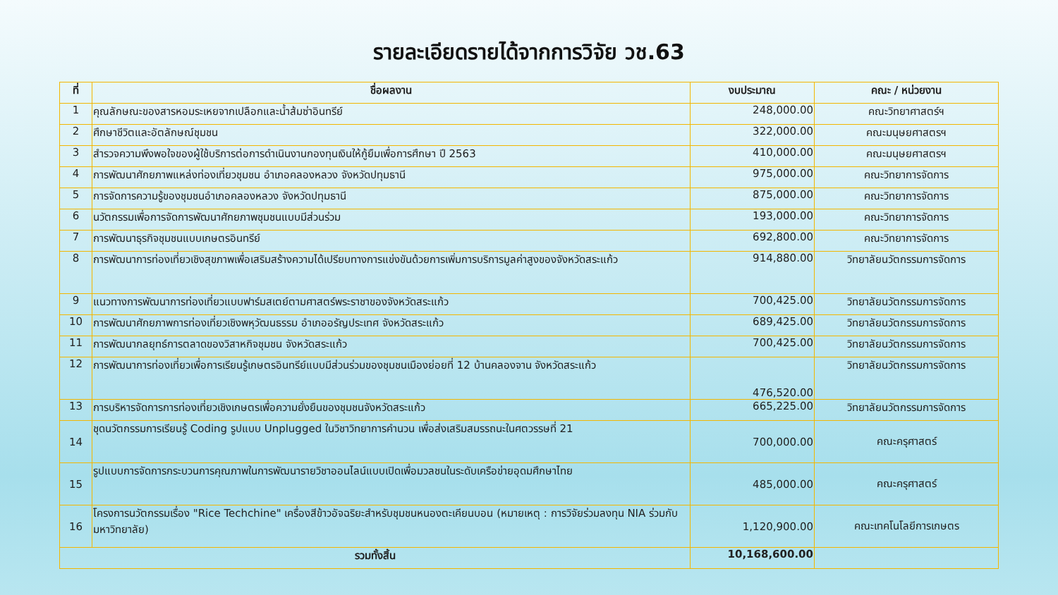รายละเอียดรายได้จากการวิจัย วช.63
| ที่ | ชื่อผลงาน | งบประมาณ | คณะ / หน่วยงาน |
| --- | --- | --- | --- |
| 1 | คุณลักษณะของสารหอมระเหยจากเปลือกและน้ำส้มซ่าอินทรีย์ | 248,000.00 | คณะวิทยาศาสตร์ฯ |
| 2 | ศึกษาชีวิตและอัตลักษณ์ชุมชน | 322,000.00 | คณะมนุษยศาสตรฯ |
| 3 | สำรวจความพึงพอใจของผู้ใช้บริการต่อการดำเนินงานกองทุนเงินให้กู้ยืมเพื่อการศึกษา ปี 2563 | 410,000.00 | คณะมนุษยศาสตรฯ |
| 4 | การพัฒนาศักยภาพแหล่งท่องเที่ยวชุมชน อำเภอคลองหลวง จังหวัดปทุมธานี | 975,000.00 | คณะวิทยาการจัดการ |
| 5 | การจัดการความรู้ของชุมชนอำเภอคลองหลวง จังหวัดปทุมธานี | 875,000.00 | คณะวิทยาการจัดการ |
| 6 | นวัตกรรมเพื่อการจัดการพัฒนาศักยภาพชุมชนแบบมีส่วนร่วม | 193,000.00 | คณะวิทยาการจัดการ |
| 7 | การพัฒนาธุรกิจชุมชนแบบเกษตรอินทรีย์ | 692,800.00 | คณะวิทยาการจัดการ |
| 8 | การพัฒนาการท่องเที่ยวเชิงสุขภาพเพื่อเสริมสร้างความได้เปรียบทางการแข่งขันด้วยการเพิ่มการบริการมูลค่าสูงของจังหวัดสระแก้ว | 914,880.00 | วิทยาลัยนวัตกรรมการจัดการ |
| 9 | แนวทางการพัฒนาการท่องเที่ยวแบบฟาร์มสเตย์ตามศาสตร์พระราชาของจังหวัดสระแก้ว | 700,425.00 | วิทยาลัยนวัตกรรมการจัดการ |
| 10 | การพัฒนาศักยภาพการท่องเที่ยวเชิงพหุวัฒนธรรม อำเภออรัญประเทศ จังหวัดสระแก้ว | 689,425.00 | วิทยาลัยนวัตกรรมการจัดการ |
| 11 | การพัฒนากลยุทธ์การตลาดของวิสาหกิจชุมชน จังหวัดสระแก้ว | 700,425.00 | วิทยาลัยนวัตกรรมการจัดการ |
| 12 | การพัฒนาการท่องเที่ยวเพื่อการเรียนรู้เกษตรอินทรีย์แบบมีส่วนร่วมของชุมชนเมืองย่อยที่ 12 บ้านคลองจาน จังหวัดสระแก้ว | 476,520.00 | วิทยาลัยนวัตกรรมการจัดการ |
| 13 | การบริหารจัดการการท่องเที่ยวเชิงเกษตรเพื่อความยั่งยืนของชุมชนจังหวัดสระแก้ว | 665,225.00 | วิทยาลัยนวัตกรรมการจัดการ |
| 14 | ชุดนวัตกรรมการเรียนรู้ Coding รูปแบบ Unplugged ในวิชาวิทยาการคำนวน เพื่อส่งเสริมสมรรถนะในศตวรรษที่ 21 | 700,000.00 | คณะครุศาสตร์ |
| 15 | รูปแบบการจัดการกระบวนการคุณภาพในการพัฒนารายวิชาออนไลน์แบบเปิดเพื่อมวลชนในระดับเครือข่ายอุดมศึกษาไทย | 485,000.00 | คณะครุศาสตร์ |
| 16 | โครงการนวัตกรรมเรื่อง "Rice Techchine" เครื่องสีข้าวอัจฉริยะสำหรับชุมชนหนองตะเคียนบอน (หมายเหตุ : การวิจัยร่วมลงทุน NIA ร่วมกับมหาวิทยาลัย) | 1,120,900.00 | คณะเทคโนโลยีการเกษตร |
| รวมทั้งสิ้น | | 10,168,600.00 | |